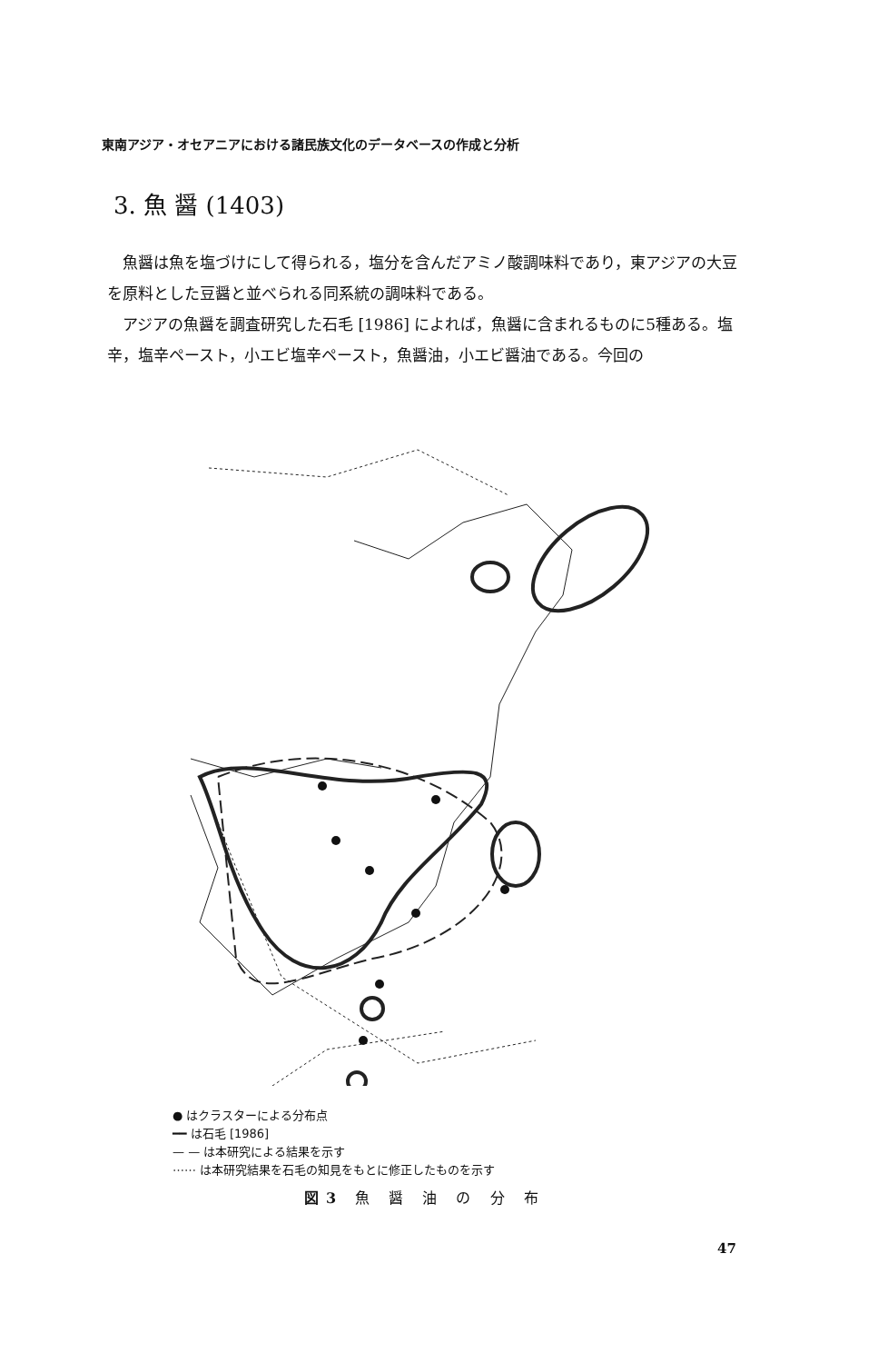東南アジア・オセアニアにおける諸民族文化のデータベースの作成と分析
3. 魚 醤 (1403)
魚醤は魚を塩づけにして得られる，塩分を含んだアミノ酸調味料であり，東アジアの大豆を原料とした豆醤と並べられる同系統の調味料である。
アジアの魚醤を調査研究した石毛 [1986] によれば，魚醤に含まれるものに5種ある。塩辛，塩辛ペースト，小エビ塩辛ペースト，魚醤油，小エビ醤油である。今回の
● はクラスターによる分布点
━━ は石毛 [1986]
— — は本研究による結果を示す
⋯⋯ は本研究結果を石毛の知見をもとに修正したものを示す
図3 魚 醤 油 の 分 布
47